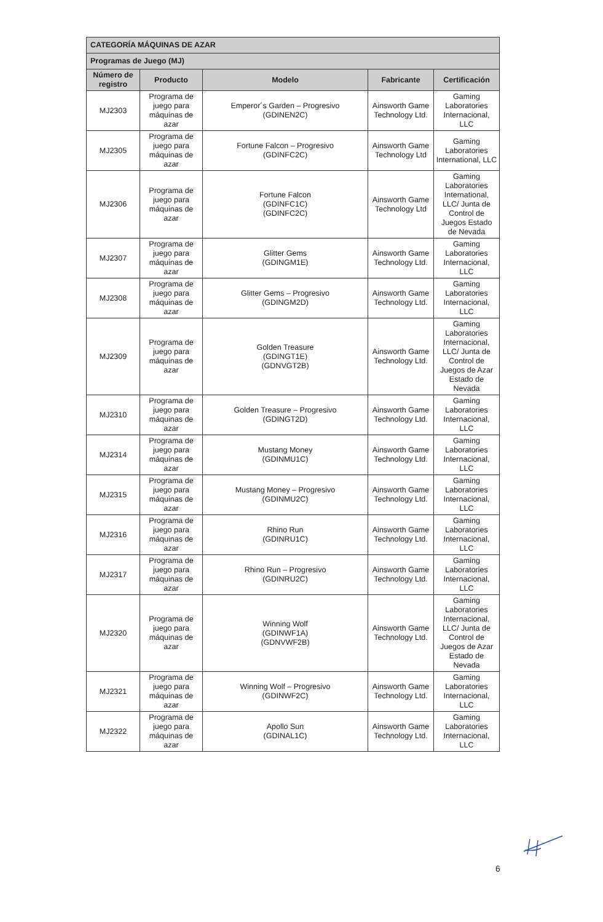| CATEGORÍA MÁQUINAS DE AZAR | | | | |
| --- | --- | --- | --- | --- |
| Programas de Juego (MJ) | | | | |
| Número de registro | Producto | Modelo | Fabricante | Certificación |
| MJ2303 | Programa de juego para máquinas de azar | Emperor´s Garden – Progresivo (GDINEN2C) | Ainsworth Game Technology Ltd. | Gaming Laboratories Internacional, LLC |
| MJ2305 | Programa de juego para máquinas de azar | Fortune Falcon – Progresivo (GDINFC2C) | Ainsworth Game Technology Ltd | Gaming Laboratories International, LLC |
| MJ2306 | Programa de juego para máquinas de azar | Fortune Falcon (GDINFC1C) (GDINFC2C) | Ainsworth Game Technology Ltd | Gaming Laboratories International, LLC/ Junta de Control de Juegos Estado de Nevada |
| MJ2307 | Programa de juego para máquinas de azar | Glitter Gems (GDINGM1E) | Ainsworth Game Technology Ltd. | Gaming Laboratories Internacional, LLC |
| MJ2308 | Programa de juego para máquinas de azar | Glitter Gems – Progresivo (GDINGM2D) | Ainsworth Game Technology Ltd. | Gaming Laboratories Internacional, LLC |
| MJ2309 | Programa de juego para máquinas de azar | Golden Treasure (GDINGT1E) (GDNVGT2B) | Ainsworth Game Technology Ltd. | Gaming Laboratories Internacional, LLC/ Junta de Control de Juegos de Azar Estado de Nevada |
| MJ2310 | Programa de juego para máquinas de azar | Golden Treasure – Progresivo (GDINGT2D) | Ainsworth Game Technology Ltd. | Gaming Laboratories Internacional, LLC |
| MJ2314 | Programa de juego para máquinas de azar | Mustang Money (GDINMU1C) | Ainsworth Game Technology Ltd. | Gaming Laboratories Internacional, LLC |
| MJ2315 | Programa de juego para máquinas de azar | Mustang Money – Progresivo (GDINMU2C) | Ainsworth Game Technology Ltd. | Gaming Laboratories Internacional, LLC |
| MJ2316 | Programa de juego para máquinas de azar | Rhino Run (GDINRU1C) | Ainsworth Game Technology Ltd. | Gaming Laboratories Internacional, LLC |
| MJ2317 | Programa de juego para máquinas de azar | Rhino Run – Progresivo (GDINRU2C) | Ainsworth Game Technology Ltd. | Gaming Laboratories Internacional, LLC |
| MJ2320 | Programa de juego para máquinas de azar | Winning Wolf (GDINWF1A) (GDNVWF2B) | Ainsworth Game Technology Ltd. | Gaming Laboratories Internacional, LLC/ Junta de Control de Juegos de Azar Estado de Nevada |
| MJ2321 | Programa de juego para máquinas de azar | Winning Wolf – Progresivo (GDINWF2C) | Ainsworth Game Technology Ltd. | Gaming Laboratories Internacional, LLC |
| MJ2322 | Programa de juego para máquinas de azar | Apollo Sun (GDINAL1C) | Ainsworth Game Technology Ltd. | Gaming Laboratories Internacional, LLC |
6